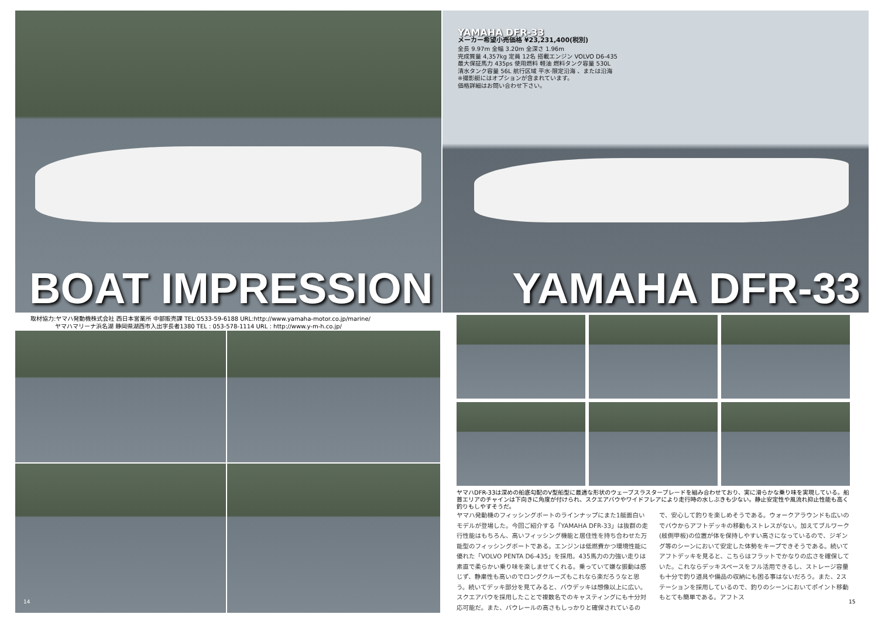YAMAHA DFR-33
メーカー希望小売価格 ¥23,231,400(税別)
全長 9.97m 全幅 3.20m 全深さ 1.96m
完成質量 4,357kg 定員 12名 搭載エンジン VOLVO D6-435
最大保証馬力 435ps 使用燃料 軽油 燃料タンク容量 530L
清水タンク容量 56L 航行区域 平水·限定沿海 、または沿海
※撮影艇にはオプションが含まれています。
価格詳細はお問い合わせ下さい。
BOAT IMPRESSION YAMAHA DFR-33
取材協力:ヤマハ発動機株式会社 西日本営業所 中部販売課 TEL:0533-59-6188 URL:http://www.yamaha-motor.co.jp/marine/
ヤマハマリーナ浜名湖 静岡県湖西市入出字長者1380 TEL : 053-578-1114 URL : http://www.y-m-h.co.jp/
ヤマハDFR-33は深めの船底勾配のV型船型に最適な形状のウェーブスラスターブレードを組み合わせており、実に滑らかな乗り味を実現している。船首エリアのチャインは下向きに角度が付けられ、スクエアバウやワイドフレアにより走行時の水しぶきも少ない。静止安定性や風流れ抑止性能も高く釣りもしやすそうだ。
ヤマハ発動機のフィッシングボートのラインナップにまた1艇面白いモデルが登場した。今回ご紹介する「YAMAHA DFR-33」は抜群の走行性能はもちろん、高いフィッシング機能と居住性を持ち合わせた万能型のフィッシングボートである。エンジンは低燃費かつ環境性能に優れた「VOLVO PENTA D6-435」を採用。435馬力の力強い走りは素直で柔らかい乗り味を楽しませてくれる。乗っていて嫌な振動は感じず、静粛性も高いのでロングクルーズもこれなら楽だろうなと思う。続いてデッキ部分を見てみると、バウデッキは想像以上に広い。スクエアバウを採用したことで複数名でのキャスティングにも十分対応可能だ。また、バウレールの高さもしっかりと確保されているので、安心して釣りを楽しめそうである。ウォークアラウンドも広いのでバウからアフトデッキの移動もストレスがない。加えてブルワーク(舷側甲板)の位置が体を保持しやすい高さになっているので、ジギング等のシーンにおいて安定した体勢をキープできそうである。続いてアフトデッキを見ると、こちらはフラットでかなりの広さを確保していた。これならデッキスペースをフル活用できるし、ストレージ容量も十分で釣り道具や備品の収納にも困る事はないだろう。また、2ステーションを採用しているので、釣りのシーンにおいてポイント移動もとても簡単である。アフトス
14 15